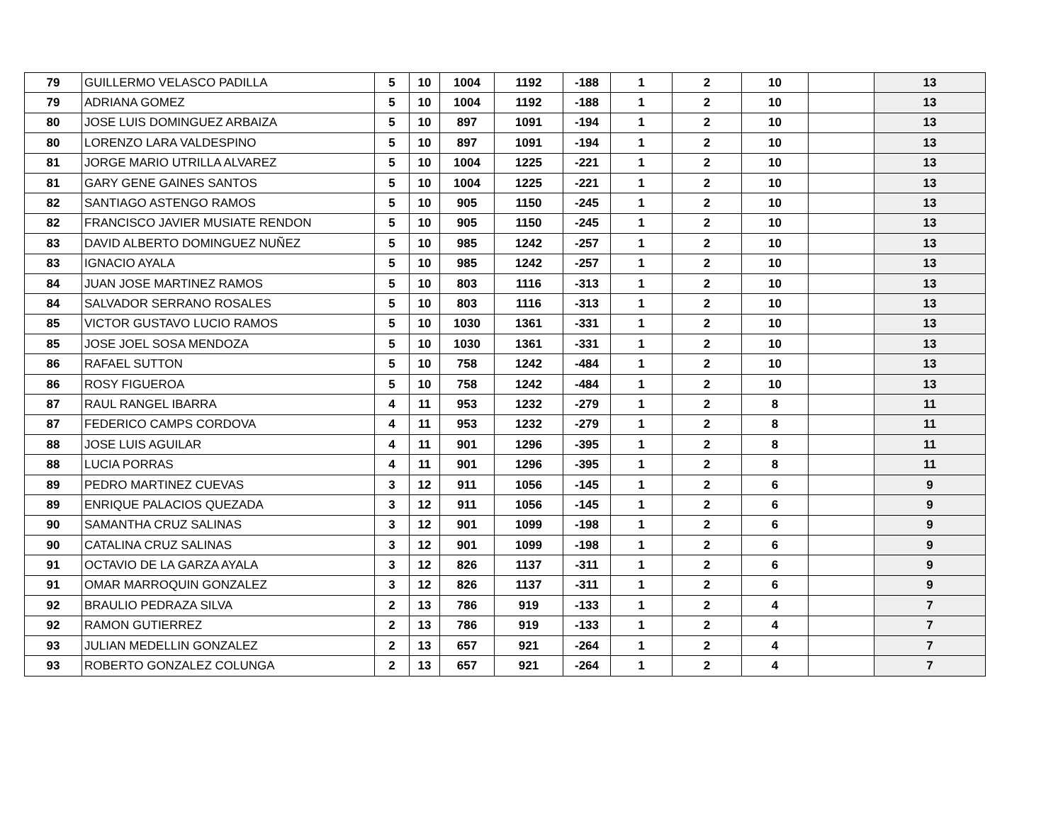| 79 | GUILLERMO VELASCO PADILLA | 5 | 10 | 1004 | 1192 | -188 | 1 | 2 | 10 | | 13 |
| 79 | ADRIANA GOMEZ | 5 | 10 | 1004 | 1192 | -188 | 1 | 2 | 10 | | 13 |
| 80 | JOSE LUIS DOMINGUEZ ARBAIZA | 5 | 10 | 897 | 1091 | -194 | 1 | 2 | 10 | | 13 |
| 80 | LORENZO LARA VALDESPINO | 5 | 10 | 897 | 1091 | -194 | 1 | 2 | 10 | | 13 |
| 81 | JORGE MARIO UTRILLA ALVAREZ | 5 | 10 | 1004 | 1225 | -221 | 1 | 2 | 10 | | 13 |
| 81 | GARY GENE GAINES SANTOS | 5 | 10 | 1004 | 1225 | -221 | 1 | 2 | 10 | | 13 |
| 82 | SANTIAGO ASTENGO RAMOS | 5 | 10 | 905 | 1150 | -245 | 1 | 2 | 10 | | 13 |
| 82 | FRANCISCO JAVIER MUSIATE RENDON | 5 | 10 | 905 | 1150 | -245 | 1 | 2 | 10 | | 13 |
| 83 | DAVID ALBERTO DOMINGUEZ NUÑEZ | 5 | 10 | 985 | 1242 | -257 | 1 | 2 | 10 | | 13 |
| 83 | IGNACIO AYALA | 5 | 10 | 985 | 1242 | -257 | 1 | 2 | 10 | | 13 |
| 84 | JUAN JOSE MARTINEZ RAMOS | 5 | 10 | 803 | 1116 | -313 | 1 | 2 | 10 | | 13 |
| 84 | SALVADOR SERRANO ROSALES | 5 | 10 | 803 | 1116 | -313 | 1 | 2 | 10 | | 13 |
| 85 | VICTOR GUSTAVO LUCIO RAMOS | 5 | 10 | 1030 | 1361 | -331 | 1 | 2 | 10 | | 13 |
| 85 | JOSE JOEL SOSA MENDOZA | 5 | 10 | 1030 | 1361 | -331 | 1 | 2 | 10 | | 13 |
| 86 | RAFAEL SUTTON | 5 | 10 | 758 | 1242 | -484 | 1 | 2 | 10 | | 13 |
| 86 | ROSY FIGUEROA | 5 | 10 | 758 | 1242 | -484 | 1 | 2 | 10 | | 13 |
| 87 | RAUL RANGEL IBARRA | 4 | 11 | 953 | 1232 | -279 | 1 | 2 | 8 | | 11 |
| 87 | FEDERICO CAMPS CORDOVA | 4 | 11 | 953 | 1232 | -279 | 1 | 2 | 8 | | 11 |
| 88 | JOSE LUIS AGUILAR | 4 | 11 | 901 | 1296 | -395 | 1 | 2 | 8 | | 11 |
| 88 | LUCIA PORRAS | 4 | 11 | 901 | 1296 | -395 | 1 | 2 | 8 | | 11 |
| 89 | PEDRO MARTINEZ CUEVAS | 3 | 12 | 911 | 1056 | -145 | 1 | 2 | 6 | | 9 |
| 89 | ENRIQUE PALACIOS QUEZADA | 3 | 12 | 911 | 1056 | -145 | 1 | 2 | 6 | | 9 |
| 90 | SAMANTHA CRUZ SALINAS | 3 | 12 | 901 | 1099 | -198 | 1 | 2 | 6 | | 9 |
| 90 | CATALINA CRUZ SALINAS | 3 | 12 | 901 | 1099 | -198 | 1 | 2 | 6 | | 9 |
| 91 | OCTAVIO DE LA GARZA AYALA | 3 | 12 | 826 | 1137 | -311 | 1 | 2 | 6 | | 9 |
| 91 | OMAR MARROQUIN GONZALEZ | 3 | 12 | 826 | 1137 | -311 | 1 | 2 | 6 | | 9 |
| 92 | BRAULIO PEDRAZA SILVA | 2 | 13 | 786 | 919 | -133 | 1 | 2 | 4 | | 7 |
| 92 | RAMON GUTIERREZ | 2 | 13 | 786 | 919 | -133 | 1 | 2 | 4 | | 7 |
| 93 | JULIAN MEDELLIN GONZALEZ | 2 | 13 | 657 | 921 | -264 | 1 | 2 | 4 | | 7 |
| 93 | ROBERTO GONZALEZ COLUNGA | 2 | 13 | 657 | 921 | -264 | 1 | 2 | 4 | | 7 |